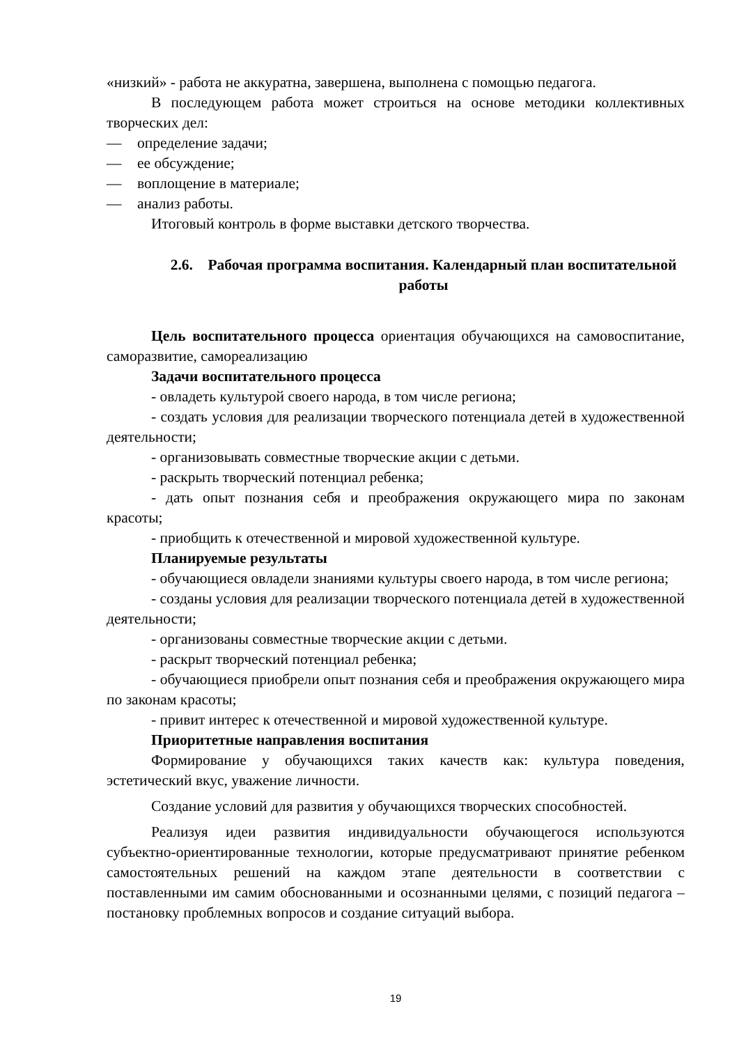«низкий» - работа не аккуратна, завершена, выполнена с помощью педагога.
В последующем работа может строиться на основе методики коллективных творческих дел:
— определение задачи;
— ее обсуждение;
— воплощение в материале;
— анализ работы.
Итоговый контроль в форме выставки детского творчества.
2.6. Рабочая программа воспитания. Календарный план воспитательной работы
Цель воспитательного процесса ориентация обучающихся на самовоспитание, саморазвитие, самореализацию
Задачи воспитательного процесса
- овладеть культурой своего народа, в том числе региона;
- создать условия для реализации творческого потенциала детей в художественной деятельности;
- организовывать совместные творческие акции с детьми.
- раскрыть творческий потенциал ребенка;
- дать опыт познания себя и преображения окружающего мира по законам красоты;
- приобщить к отечественной и мировой художественной культуре.
Планируемые результаты
- обучающиеся овладели знаниями культуры своего народа, в том числе региона;
- созданы условия для реализации творческого потенциала детей в художественной деятельности;
- организованы совместные творческие акции с детьми.
- раскрыт творческий потенциал ребенка;
- обучающиеся приобрели опыт познания себя и преображения окружающего мира по законам красоты;
- привит интерес к отечественной и мировой художественной культуре.
Приоритетные направления воспитания
Формирование у обучающихся таких качеств как: культура поведения, эстетический вкус, уважение личности.
Создание условий для развития у обучающихся творческих способностей.
Реализуя идеи развития индивидуальности обучающегося используются субъектно-ориентированные технологии, которые предусматривают принятие ребенком самостоятельных решений на каждом этапе деятельности в соответствии с поставленными им самим обоснованными и осознанными целями, с позиций педагога – постановку проблемных вопросов и создание ситуаций выбора.
19